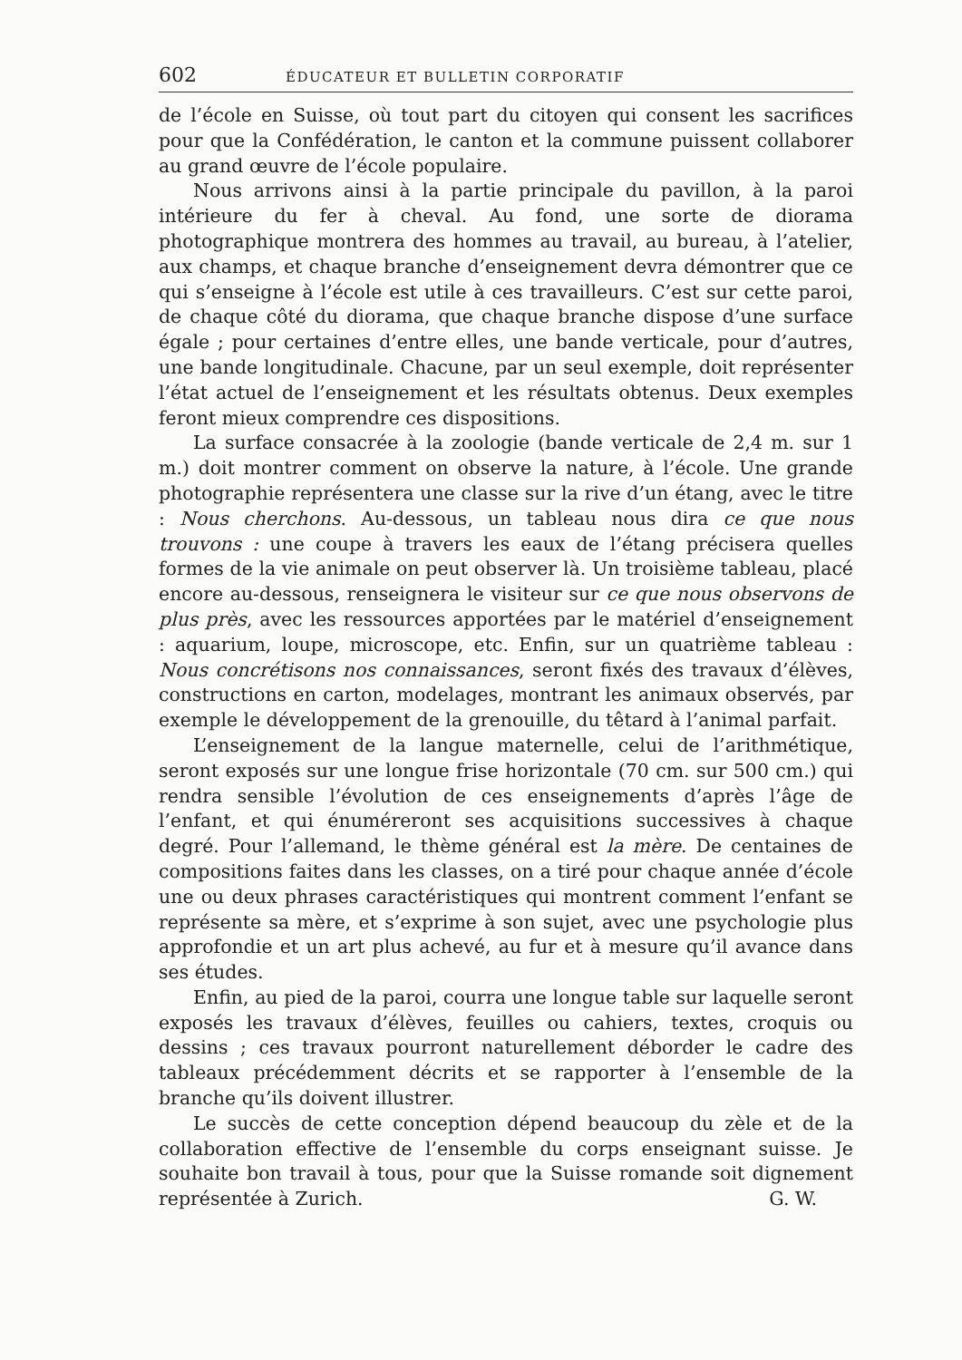602 ÉDUCATEUR ET BULLETIN CORPORATIF
de l’école en Suisse, où tout part du citoyen qui consent les sacrifices pour que la Confédération, le canton et la commune puissent collaborer au grand œuvre de l’école populaire.
Nous arrivons ainsi à la partie principale du pavillon, à la paroi intérieure du fer à cheval. Au fond, une sorte de diorama photographique montrera des hommes au travail, au bureau, à l’atelier, aux champs, et chaque branche d’enseignement devra démontrer que ce qui s’enseigne à l’école est utile à ces travailleurs. C’est sur cette paroi, de chaque côté du diorama, que chaque branche dispose d’une surface égale ; pour certaines d’entre elles, une bande verticale, pour d’autres, une bande longitudinale. Chacune, par un seul exemple, doit représenter l’état actuel de l’enseignement et les résultats obtenus. Deux exemples feront mieux comprendre ces dispositions.
La surface consacrée à la zoologie (bande verticale de 2,4 m. sur 1 m.) doit montrer comment on observe la nature, à l’école. Une grande photographie représentera une classe sur la rive d’un étang, avec le titre : Nous cherchons. Au-dessous, un tableau nous dira ce que nous trouvons : une coupe à travers les eaux de l’étang précisera quelles formes de la vie animale on peut observer là. Un troisième tableau, placé encore au-dessous, renseignera le visiteur sur ce que nous observons de plus près, avec les ressources apportées par le matériel d’enseignement : aquarium, loupe, microscope, etc. Enfin, sur un quatrième tableau : Nous concrétisons nos connaissances, seront fixés des travaux d’élèves, constructions en carton, modelages, montrant les animaux observés, par exemple le développement de la grenouille, du têtard à l’animal parfait.
L’enseignement de la langue maternelle, celui de l’arithmétique, seront exposés sur une longue frise horizontale (70 cm. sur 500 cm.) qui rendra sensible l’évolution de ces enseignements d’après l’âge de l’enfant, et qui énuméreront ses acquisitions successives à chaque degré. Pour l’allemand, le thème général est la mère. De centaines de compositions faites dans les classes, on a tiré pour chaque année d’école une ou deux phrases caractéristiques qui montrent comment l’enfant se représente sa mère, et s’exprime à son sujet, avec une psychologie plus approfondie et un art plus achevé, au fur et à mesure qu’il avance dans ses études.
Enfin, au pied de la paroi, courra une longue table sur laquelle seront exposés les travaux d’élèves, feuilles ou cahiers, textes, croquis ou dessins ; ces travaux pourront naturellement déborder le cadre des tableaux précédemment décrits et se rapporter à l’ensemble de la branche qu’ils doivent illustrer.
Le succès de cette conception dépend beaucoup du zèle et de la collaboration effective de l’ensemble du corps enseignant suisse. Je souhaite bon travail à tous, pour que la Suisse romande soit dignement représentée à Zurich. G. W.